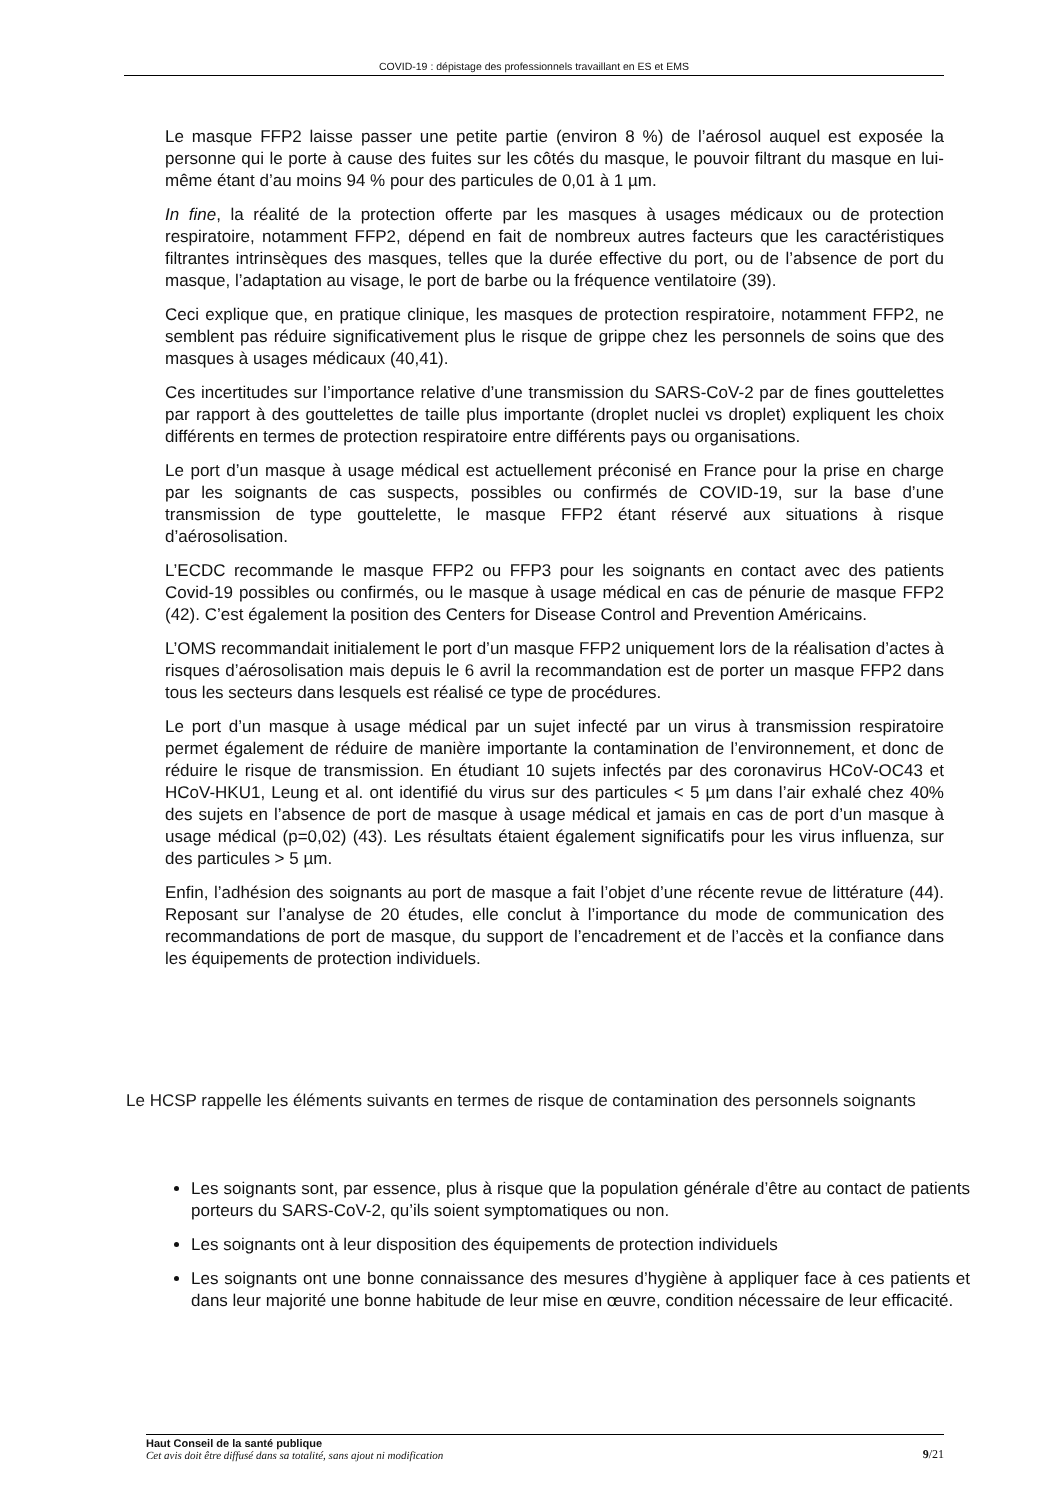COVID-19 : dépistage des professionnels travaillant en ES et EMS
Le masque FFP2 laisse passer une petite partie (environ 8 %) de l’aérosol auquel est exposée la personne qui le porte à cause des fuites sur les côtés du masque, le pouvoir filtrant du masque en lui-même étant d’au moins 94 % pour des particules de 0,01 à 1 µm.
In fine, la réalité de la protection offerte par les masques à usages médicaux ou de protection respiratoire, notamment FFP2, dépend en fait de nombreux autres facteurs que les caractéristiques filtrantes intrinsèques des masques, telles que la durée effective du port, ou de l’absence de port du masque, l’adaptation au visage, le port de barbe ou la fréquence ventilatoire (39).
Ceci explique que, en pratique clinique, les masques de protection respiratoire, notamment FFP2, ne semblent pas réduire significativement plus le risque de grippe chez les personnels de soins que des masques à usages médicaux (40,41).
Ces incertitudes sur l’importance relative d’une transmission du SARS-CoV-2 par de fines gouttelettes par rapport à des gouttelettes de taille plus importante (droplet nuclei vs droplet) expliquent les choix différents en termes de protection respiratoire entre différents pays ou organisations.
Le port d’un masque à usage médical est actuellement préconisé en France pour la prise en charge par les soignants de cas suspects, possibles ou confirmés de COVID-19, sur la base d’une transmission de type gouttelette, le masque FFP2 étant réservé aux situations à risque d’aérosolisation.
L’ECDC recommande le masque FFP2 ou FFP3 pour les soignants en contact avec des patients Covid-19 possibles ou confirmés, ou le masque à usage médical en cas de pénurie de masque FFP2 (42). C’est également la position des Centers for Disease Control and Prevention Américains.
L’OMS recommandait initialement le port d’un masque FFP2 uniquement lors de la réalisation d’actes à risques d’aérosolisation mais depuis le 6 avril la recommandation est de porter un masque FFP2 dans tous les secteurs dans lesquels est réalisé ce type de procédures.
Le port d’un masque à usage médical par un sujet infecté par un virus à transmission respiratoire permet également de réduire de manière importante la contamination de l’environnement, et donc de réduire le risque de transmission. En étudiant 10 sujets infectés par des coronavirus HCoV-OC43 et HCoV-HKU1, Leung et al. ont identifié du virus sur des particules < 5 µm dans l’air exhalé chez 40% des sujets en l’absence de port de masque à usage médical et jamais en cas de port d’un masque à usage médical (p=0,02) (43). Les résultats étaient également significatifs pour les virus influenza, sur des particules > 5 µm.
Enfin, l’adhésion des soignants au port de masque a fait l’objet d’une récente revue de littérature (44). Reposant sur l’analyse de 20 études, elle conclut à l’importance du mode de communication des recommandations de port de masque, du support de l’encadrement et de l’accès et la confiance dans les équipements de protection individuels.
Le HCSP rappelle les éléments suivants en termes de risque de contamination des personnels soignants
Les soignants sont, par essence, plus à risque que la population générale d’être au contact de patients porteurs du SARS-CoV-2, qu’ils soient symptomatiques ou non.
Les soignants ont à leur disposition des équipements de protection individuels
Les soignants ont une bonne connaissance des mesures d’hygiène à appliquer face à ces patients et dans leur majorité une bonne habitude de leur mise en œuvre, condition nécessaire de leur efficacité.
Haut Conseil de la santé publique
Cet avis doit être diffusé dans sa totalité, sans ajout ni modification
9/21